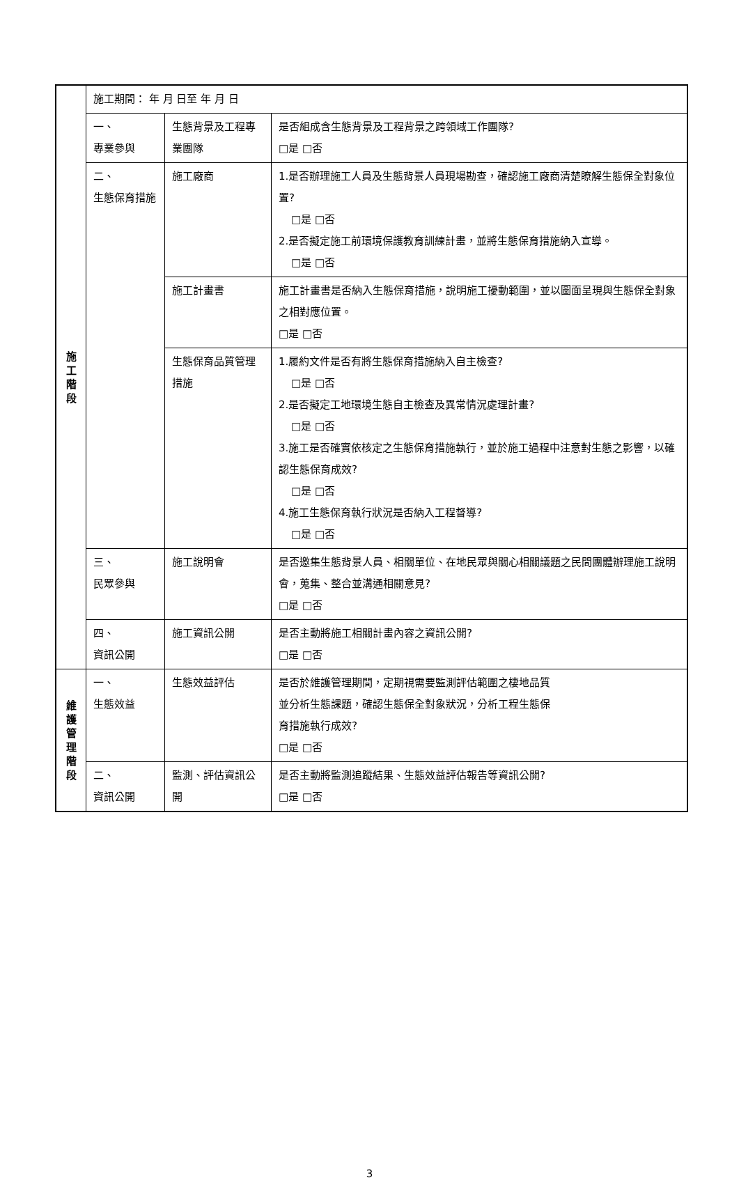| 施 工 階 段 | 施工期間： 年 月 日至 年 月 日 | | |
| | 一、 專業參與 | 生態背景及工程專業團隊 | 是否組成含生態背景及工程背景之跨領域工作團隊? □是 □否 |
| | 二、 生態保育措施 | 施工廠商 | 1.是否辦理施工人員及生態背景人員現場勘查，確認施工廠商清楚瞭解生態保全對象位置? □是 □否 2.是否擬定施工前環境保護教育訓練計畫，並將生態保育措施納入宣導。 □是 □否 |
| | | 施工計畫書 | 施工計畫書是否納入生態保育措施，說明施工擾動範圍，並以圖面呈現與生態保全對象之相對應位置。 □是 □否 |
| | | 生態保育品質管理措施 | 1.履約文件是否有將生態保育措施納入自主檢查? □是 □否 2.是否擬定工地環境生態自主檢查及異常情況處理計畫? □是 □否 3.施工是否確實依核定之生態保育措施執行，並於施工過程中注意對生態之影響，以確認生態保育成效? □是 □否 4.施工生態保育執行狀況是否納入工程督導? □是 □否 |
| | 三、 民眾參與 | 施工說明會 | 是否邀集生態背景人員、相關單位、在地民眾與關心相關議題之民間團體辦理施工說明會，蒐集、整合並溝通相關意見? □是 □否 |
| | 四、 資訊公開 | 施工資訊公開 | 是否主動將施工相關計畫內容之資訊公開? □是 □否 |
| 維 護 管 理 階 段 | 一、 生態效益 | 生態效益評估 | 是否於維護管理期間，定期視需要監測評估範圍之棲地品質 並分析生態課題，確認生態保全對象狀況，分析工程生態保 育措施執行成效? □是 □否 |
| | 二、 資訊公開 | 監測、評估資訊公開 | 是否主動將監測追蹤結果、生態效益評估報告等資訊公開? □是 □否 |
3